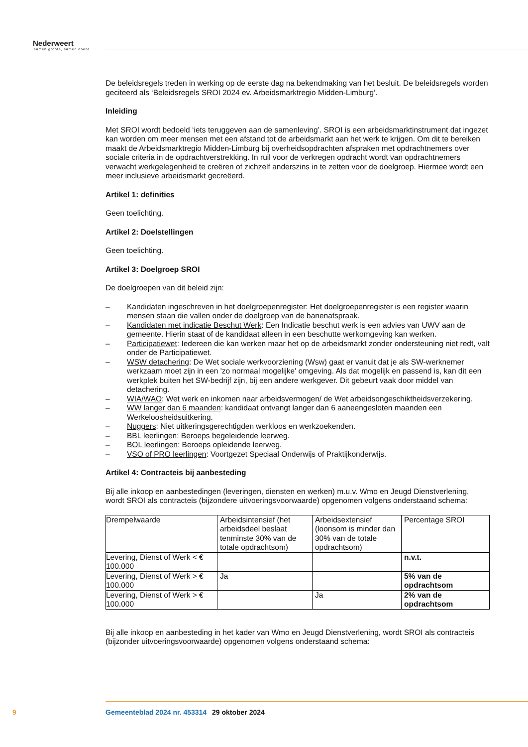Nederweert
samen groots, samen doen!
De beleidsregels treden in werking op de eerste dag na bekendmaking van het besluit. De beleidsregels worden geciteerd als ‘Beleidsregels SROI 2024 ev. Arbeidsmarktregio Midden-Limburg’.
Inleiding
Met SROI wordt bedoeld ‘iets teruggeven aan de samenleving’. SROI is een arbeidsmarktinstrument dat ingezet kan worden om meer mensen met een afstand tot de arbeidsmarkt aan het werk te krijgen. Om dit te bereiken maakt de Arbeidsmarktregio Midden-Limburg bij overheidsopdrachten afspraken met opdrachtnemers over sociale criteria in de opdrachtverstrekking. In ruil voor de verkregen opdracht wordt van opdrachtnemers verwacht werkgelegenheid te creëren of zichzelf anderszins in te zetten voor de doelgroep. Hiermee wordt een meer inclusieve arbeidsmarkt gecreëerd.
Artikel 1: definities
Geen toelichting.
Artikel 2: Doelstellingen
Geen toelichting.
Artikel 3: Doelgroep SROI
De doelgroepen van dit beleid zijn:
– Kandidaten ingeschreven in het doelgroepenregister: Het doelgroepenregister is een register waarin mensen staan die vallen onder de doelgroep van de banenafspraak.
– Kandidaten met indicatie Beschut Werk: Een Indicatie beschut werk is een advies van UWV aan de gemeente. Hierin staat of de kandidaat alleen in een beschutte werkomgeving kan werken.
– Participatiewet: Iedereen die kan werken maar het op de arbeidsmarkt zonder ondersteuning niet redt, valt onder de Participatiewet.
– WSW detachering: De Wet sociale werkvoorziening (Wsw) gaat er vanuit dat je als SW-werknemer werkzaam moet zijn in een 'zo normaal mogelijke' omgeving. Als dat mogelijk en passend is, kan dit een werkplek buiten het SW-bedrijf zijn, bij een andere werkgever. Dit gebeurt vaak door middel van detachering.
– WIA/WAO: Wet werk en inkomen naar arbeidsvermogen/ de Wet arbeidsongeschiktheidsverzekering.
– WW langer dan 6 maanden: kandidaat ontvangt langer dan 6 aaneengesloten maanden een Werkeloosheidsuitkering.
– Nuggers: Niet uitkeringsgerechtigden werkloos en werkzoekenden.
– BBL leerlingen: Beroeps begeleidende leerweg.
– BOL leerlingen: Beroeps opleidende leerweg.
– VSO of PRO leerlingen: Voortgezet Speciaal Onderwijs of Praktijkonderwijs.
Artikel 4: Contracteis bij aanbesteding
Bij alle inkoop en aanbestedingen (leveringen, diensten en werken) m.u.v. Wmo en Jeugd Dienstverlening, wordt SROI als contracteis (bijzondere uitvoeringsvoorwaarde) opgenomen volgens onderstaand schema:
| Drempelwaarde | Arbeidsintensief (het arbeidsdeel beslaat tenminste 30% van de totale opdrachtsom) | Arbeidsextensief (loonsom is minder dan 30% van de totale opdrachtsom) | Percentage SROI |
| Levering, Dienst of Werk < € 100.000 | | | n.v.t. |
| Levering, Dienst of Werk > € 100.000 | Ja | | 5% van de opdrachtsom |
| Levering, Dienst of Werk > € 100.000 | | Ja | 2% van de opdrachtsom |
Bij alle inkoop en aanbesteding in het kader van Wmo en Jeugd Dienstverlening, wordt SROI als contracteis (bijzonder uitvoeringsvoorwaarde) opgenomen volgens onderstaand schema:
9 Gemeenteblad 2024 nr. 453314 29 oktober 2024